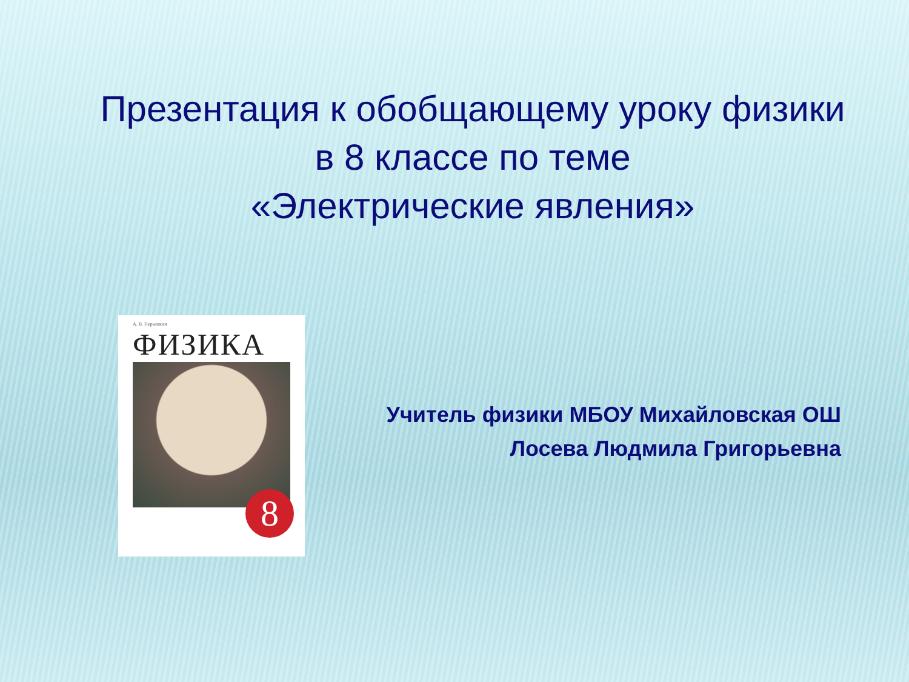Презентация к обобщающему уроку физики
в 8 классе по теме
«Электрические явления»
А. В. Перышкин
ФИЗИКА
8
Учитель физики МБОУ Михайловская ОШ
Лосева Людмила Григорьевна